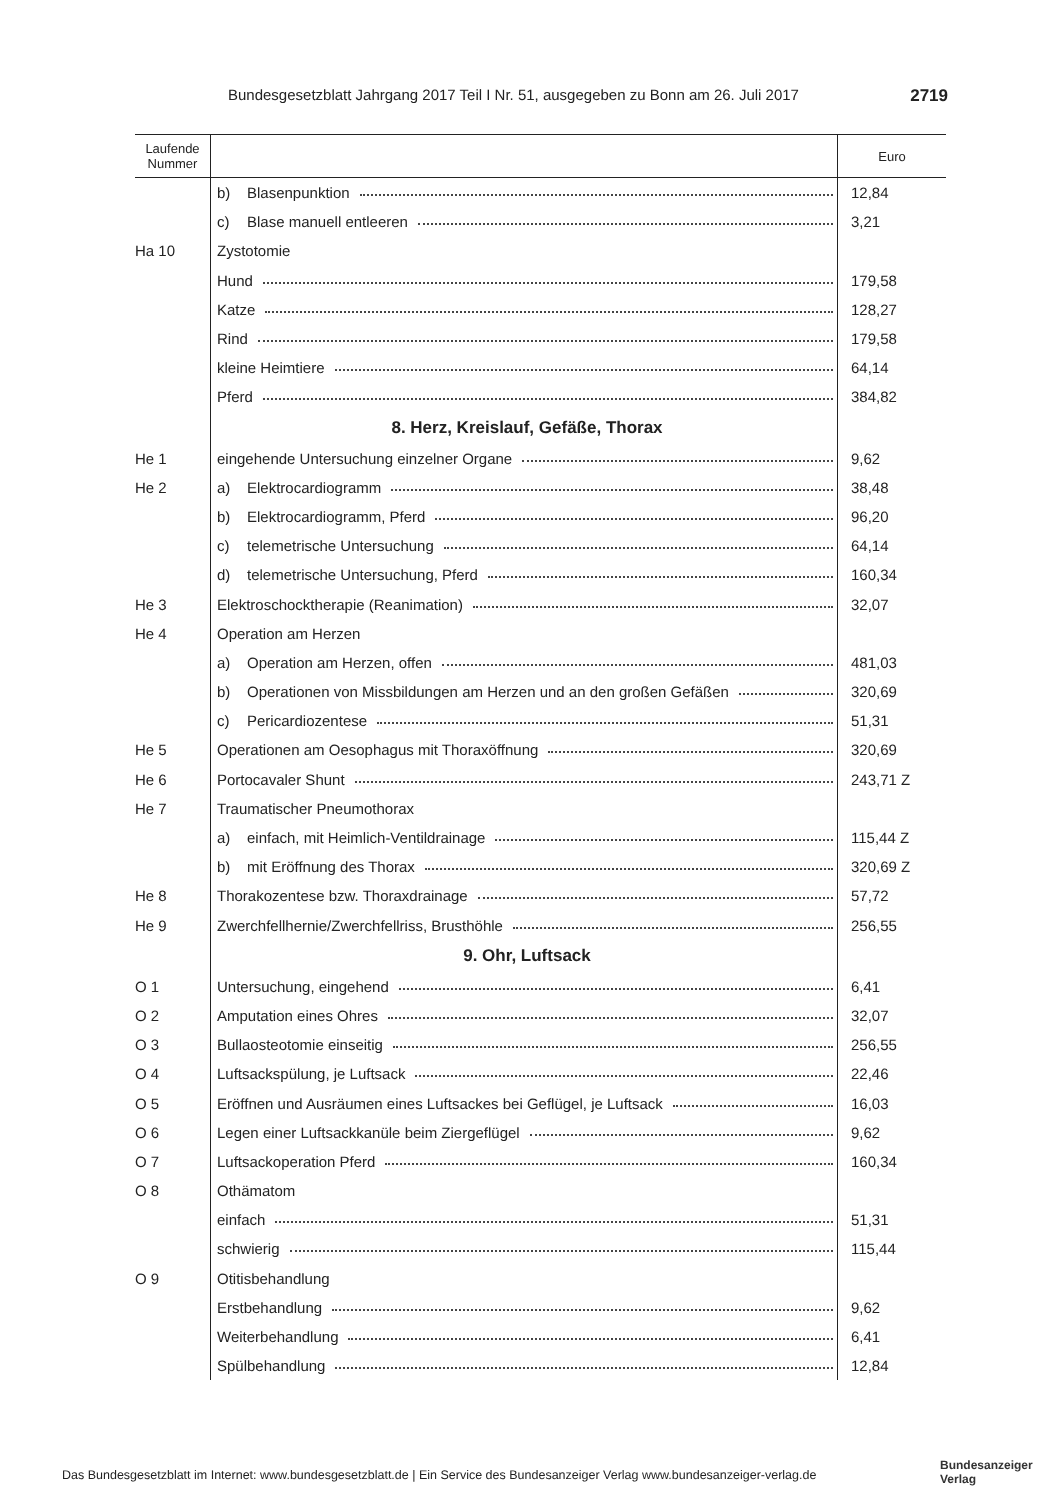Bundesgesetzblatt Jahrgang 2017 Teil I Nr. 51, ausgegeben zu Bonn am 26. Juli 2017 2719
| Laufende Nummer | | Euro |
| --- | --- | --- |
| | b) Blasenpunktion | 12,84 |
| | c) Blase manuell entleeren | 3,21 |
| Ha 10 | Zystotomie | |
| | Hund | 179,58 |
| | Katze | 128,27 |
| | Rind | 179,58 |
| | kleine Heimtiere | 64,14 |
| | Pferd | 384,82 |
| | 8. Herz, Kreislauf, Gefäße, Thorax | |
| He 1 | eingehende Untersuchung einzelner Organe | 9,62 |
| He 2 | a) Elektrocardiogramm | 38,48 |
| | b) Elektrocardiogramm, Pferd | 96,20 |
| | c) telemetrische Untersuchung | 64,14 |
| | d) telemetrische Untersuchung, Pferd | 160,34 |
| He 3 | Elektroschocktherapie (Reanimation) | 32,07 |
| He 4 | Operation am Herzen | |
| | a) Operation am Herzen, offen | 481,03 |
| | b) Operationen von Missbildungen am Herzen und an den großen Gefäßen | 320,69 |
| | c) Pericardiozentese | 51,31 |
| He 5 | Operationen am Oesophagus mit Thoraxöffnung | 320,69 |
| He 6 | Portocavaler Shunt | 243,71 Z |
| He 7 | Traumatischer Pneumothorax | |
| | a) einfach, mit Heimlich-Ventildrainage | 115,44 Z |
| | b) mit Eröffnung des Thorax | 320,69 Z |
| He 8 | Thorakozentese bzw. Thoraxdrainage | 57,72 |
| He 9 | Zwerchfellhernie/Zwerchfellriss, Brusthöhle | 256,55 |
| | 9. Ohr, Luftsack | |
| O 1 | Untersuchung, eingehend | 6,41 |
| O 2 | Amputation eines Ohres | 32,07 |
| O 3 | Bullaosteotomie einseitig | 256,55 |
| O 4 | Luftsackspülung, je Luftsack | 22,46 |
| O 5 | Eröffnen und Ausräumen eines Luftsackes bei Geflügel, je Luftsack | 16,03 |
| O 6 | Legen einer Luftsackkanüle beim Ziergeflügel | 9,62 |
| O 7 | Luftsackoperation Pferd | 160,34 |
| O 8 | Othämatom | |
| | einfach | 51,31 |
| | schwierig | 115,44 |
| O 9 | Otitisbehandlung | |
| | Erstbehandlung | 9,62 |
| | Weiterbehandlung | 6,41 |
| | Spülbehandlung | 12,84 |
Das Bundesgesetzblatt im Internet: www.bundesgesetzblatt.de | Ein Service des Bundesanzeiger Verlag www.bundesanzeiger-verlag.de
Bundesanzeiger
Verlag